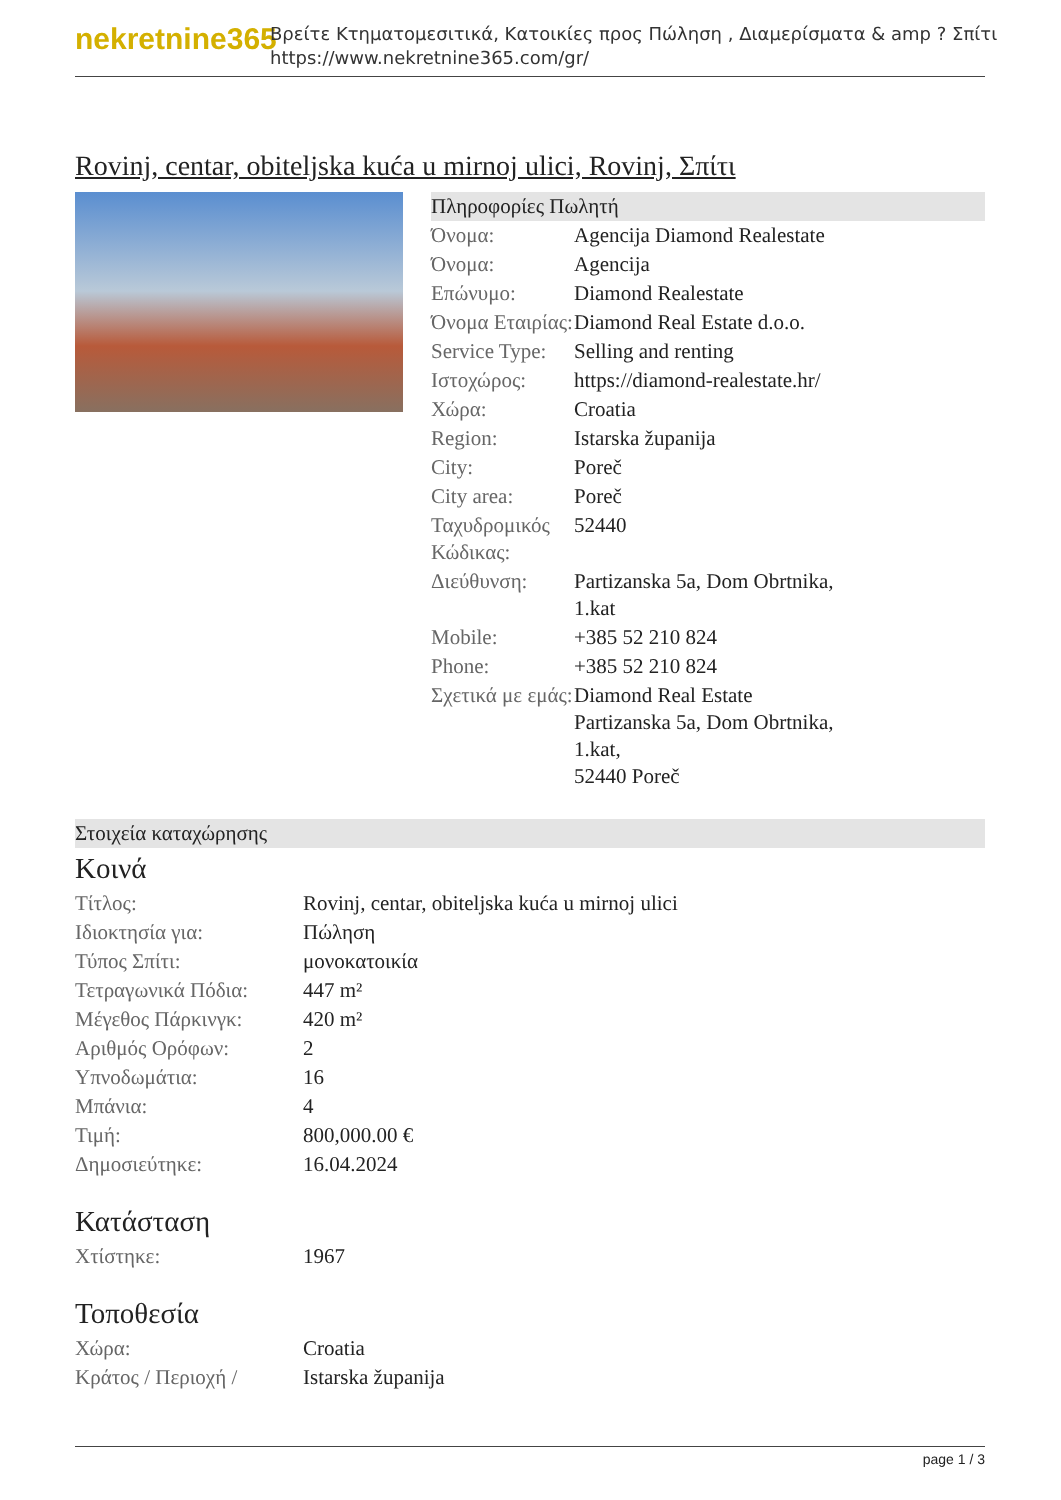nekretnine365
Βρείτε Κτηματομεσιτικά, Κατοικίες προς Πώληση , Διαμερίσματα & amp ? Σπίτι
https://www.nekretnine365.com/gr/
Rovinj, centar, obiteljska kuća u mirnoj ulici, Rovinj, Σπίτι
Πληροφορίες Πωλητή
| Όνομα: | Agencija Diamond Realestate |
| Όνομα: | Agencija |
| Επώνυμο: | Diamond Realestate |
| Όνομα Εταιρίας: | Diamond Real Estate d.o.o. |
| Service Type: | Selling and renting |
| Ιστοχώρος: | https://diamond-realestate.hr/ |
| Χώρα: | Croatia |
| Region: | Istarska županija |
| City: | Poreč |
| City area: | Poreč |
| Ταχυδρομικός Κώδικας: | 52440 |
| Διεύθυνση: | Partizanska 5a, Dom Obrtnika, 1.kat |
| Mobile: | +385 52 210 824 |
| Phone: | +385 52 210 824 |
| Σχετικά με εμάς: | Diamond Real Estate Partizanska 5a, Dom Obrtnika, 1.kat, 52440 Poreč |
Στοιχεία καταχώρησης
Κοινά
| Τίτλος: | Rovinj, centar, obiteljska kuća u mirnoj ulici |
| Ιδιοκτησία για: | Πώληση |
| Τύπος Σπίτι: | μονοκατοικία |
| Τετραγωνικά Πόδια: | 447 m² |
| Μέγεθος Πάρκινγκ: | 420 m² |
| Αριθμός Ορόφων: | 2 |
| Υπνοδωμάτια: | 16 |
| Μπάνια: | 4 |
| Τιμή: | 800,000.00 € |
| Δημοσιεύτηκε: | 16.04.2024 |
Κατάσταση
| Χτίστηκε: | 1967 |
Τοποθεσία
| Χώρα: | Croatia |
| Κράτος / Περιοχή / | Istarska županija |
page 1 / 3